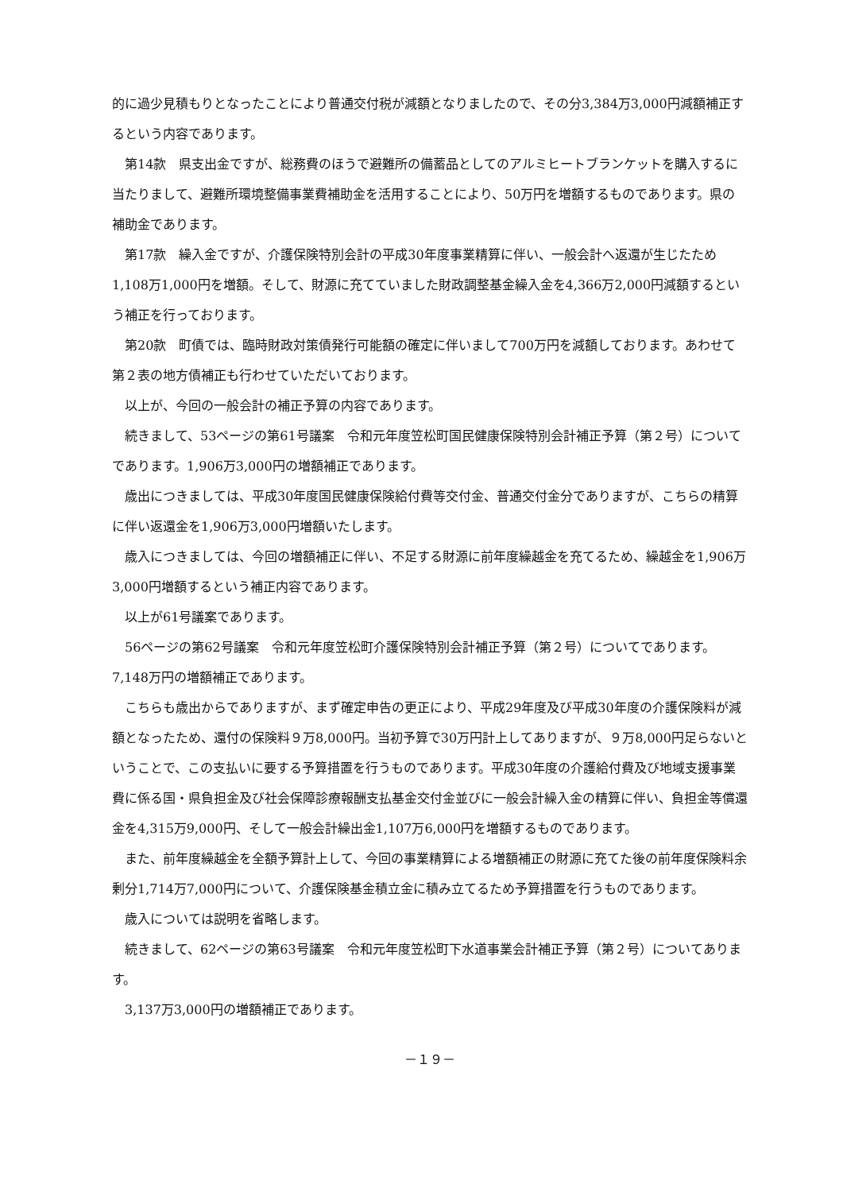的に過少見積もりとなったことにより普通交付税が減額となりましたので、その分3,384万3,000円減額補正するという内容であります。
第14款　県支出金ですが、総務費のほうで避難所の備蓄品としてのアルミヒートブランケットを購入するに当たりまして、避難所環境整備事業費補助金を活用することにより、50万円を増額するものであります。県の補助金であります。
第17款　繰入金ですが、介護保険特別会計の平成30年度事業精算に伴い、一般会計へ返還が生じたため1,108万1,000円を増額。そして、財源に充てていました財政調整基金繰入金を4,366万2,000円減額するという補正を行っております。
第20款　町債では、臨時財政対策債発行可能額の確定に伴いまして700万円を減額しております。あわせて第２表の地方債補正も行わせていただいております。
以上が、今回の一般会計の補正予算の内容であります。
続きまして、53ページの第61号議案　令和元年度笠松町国民健康保険特別会計補正予算（第２号）についてであります。1,906万3,000円の増額補正であります。
歳出につきましては、平成30年度国民健康保険給付費等交付金、普通交付金分でありますが、こちらの精算に伴い返還金を1,906万3,000円増額いたします。
歳入につきましては、今回の増額補正に伴い、不足する財源に前年度繰越金を充てるため、繰越金を1,906万3,000円増額するという補正内容であります。
以上が61号議案であります。
56ページの第62号議案　令和元年度笠松町介護保険特別会計補正予算（第２号）についてであります。7,148万円の増額補正であります。
こちらも歳出からでありますが、まず確定申告の更正により、平成29年度及び平成30年度の介護保険料が減額となったため、還付の保険料９万8,000円。当初予算で30万円計上してありますが、９万8,000円足らないということで、この支払いに要する予算措置を行うものであります。平成30年度の介護給付費及び地域支援事業費に係る国・県負担金及び社会保障診療報酬支払基金交付金並びに一般会計繰入金の精算に伴い、負担金等償還金を4,315万9,000円、そして一般会計繰出金1,107万6,000円を増額するものであります。
また、前年度繰越金を全額予算計上して、今回の事業精算による増額補正の財源に充てた後の前年度保険料余剰分1,714万7,000円について、介護保険基金積立金に積み立てるため予算措置を行うものであります。
歳入については説明を省略します。
続きまして、62ページの第63号議案　令和元年度笠松町下水道事業会計補正予算（第２号）についてあります。
3,137万3,000円の増額補正であります。
－１９－